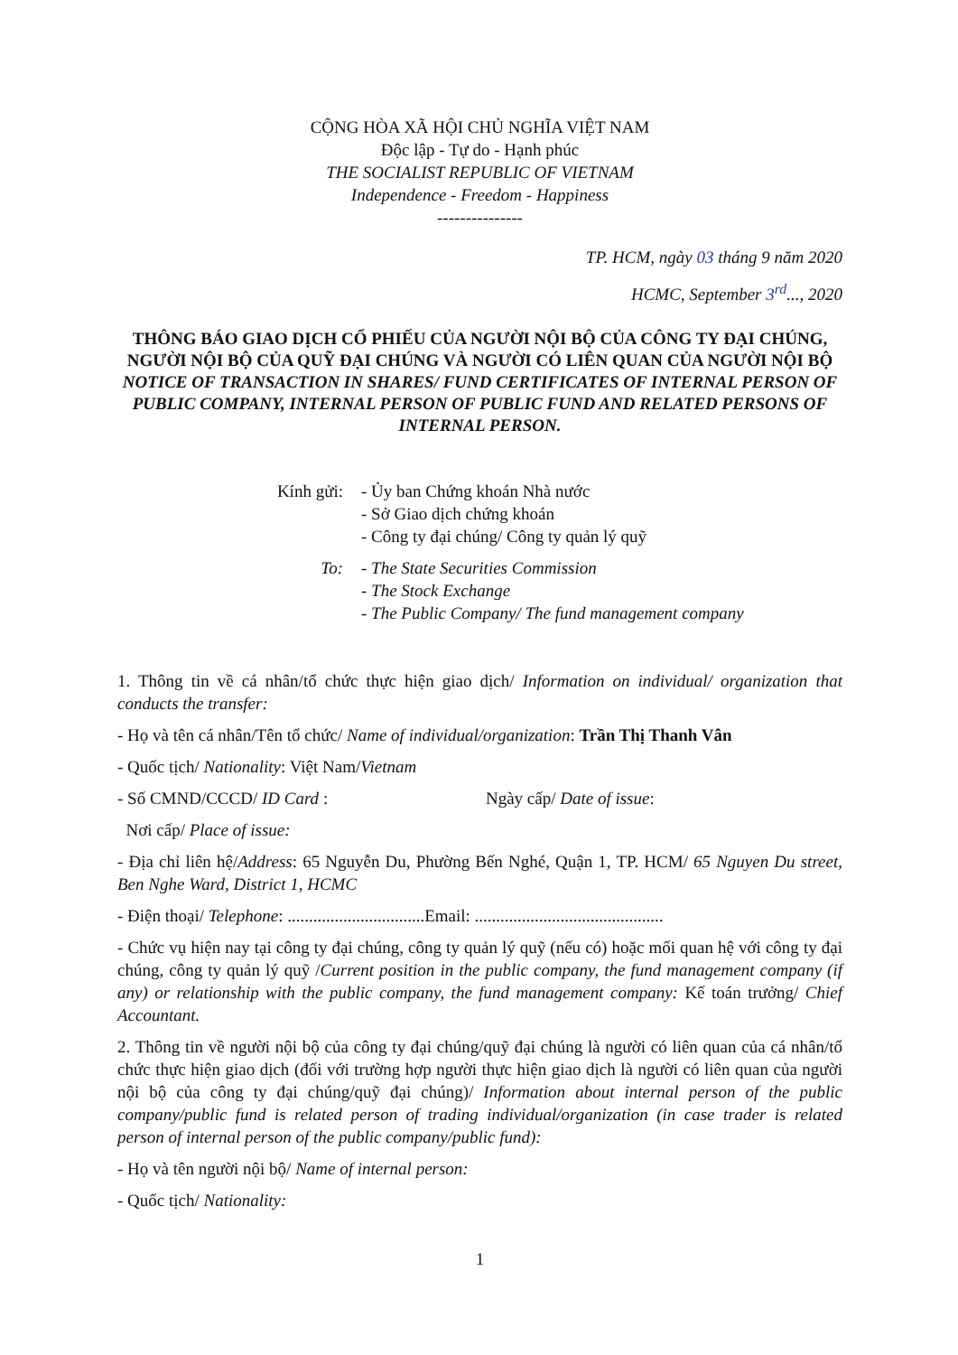CỘNG HÒA XÃ HỘI CHỦ NGHĨA VIỆT NAM
Độc lập - Tự do - Hạnh phúc
THE SOCIALIST REPUBLIC OF VIETNAM
Independence - Freedom - Happiness
---------------
TP. HCM, ngày 03 tháng 9 năm 2020
HCMC, September 3<sup>rd</sup>..., 2020
THÔNG BÁO GIAO DỊCH CỔ PHIẾU CỦA NGƯỜI NỘI BỘ CỦA CÔNG TY ĐẠI CHÚNG, NGƯỜI NỘI BỘ CỦA QUỸ ĐẠI CHÚNG VÀ NGƯỜI CÓ LIÊN QUAN CỦA NGƯỜI NỘI BỘ
NOTICE OF TRANSACTION IN SHARES/ FUND CERTIFICATES OF INTERNAL PERSON OF PUBLIC COMPANY, INTERNAL PERSON OF PUBLIC FUND AND RELATED PERSONS OF INTERNAL PERSON.
Kính gửi:
- Ủy ban Chứng khoán Nhà nước
- Sở Giao dịch chứng khoán
- Công ty đại chúng/ Công ty quản lý quỹ
To:
- The State Securities Commission
- The Stock Exchange
- The Public Company/ The fund management company
1. Thông tin về cá nhân/tổ chức thực hiện giao dịch/ Information on individual/ organization that conducts the transfer:
- Họ và tên cá nhân/Tên tổ chức/ Name of individual/organization: Trần Thị Thanh Vân
- Quốc tịch/ Nationality: Việt Nam/Vietnam
- Số CMND/CCCD/ ID Card : Ngày cấp/ Date of issue:
Nơi cấp/ Place of issue:
- Địa chỉ liên hệ/Address: 65 Nguyễn Du, Phường Bến Nghé, Quận 1, TP. HCM/ 65 Nguyen Du street, Ben Nghe Ward, District 1, HCMC
- Điện thoại/ Telephone: ................................Email: ............................................
- Chức vụ hiện nay tại công ty đại chúng, công ty quản lý quỹ (nếu có) hoặc mối quan hệ với công ty đại chúng, công ty quản lý quỹ /Current position in the public company, the fund management company (if any) or relationship with the public company, the fund management company: Kế toán trưởng/ Chief Accountant.
2. Thông tin về người nội bộ của công ty đại chúng/quỹ đại chúng là người có liên quan của cá nhân/tổ chức thực hiện giao dịch (đối với trường hợp người thực hiện giao dịch là người có liên quan của người nội bộ của công ty đại chúng/quỹ đại chúng)/ Information about internal person of the public company/public fund is related person of trading individual/organization (in case trader is related person of internal person of the public company/public fund):
- Họ và tên người nội bộ/ Name of internal person:
- Quốc tịch/ Nationality:
1